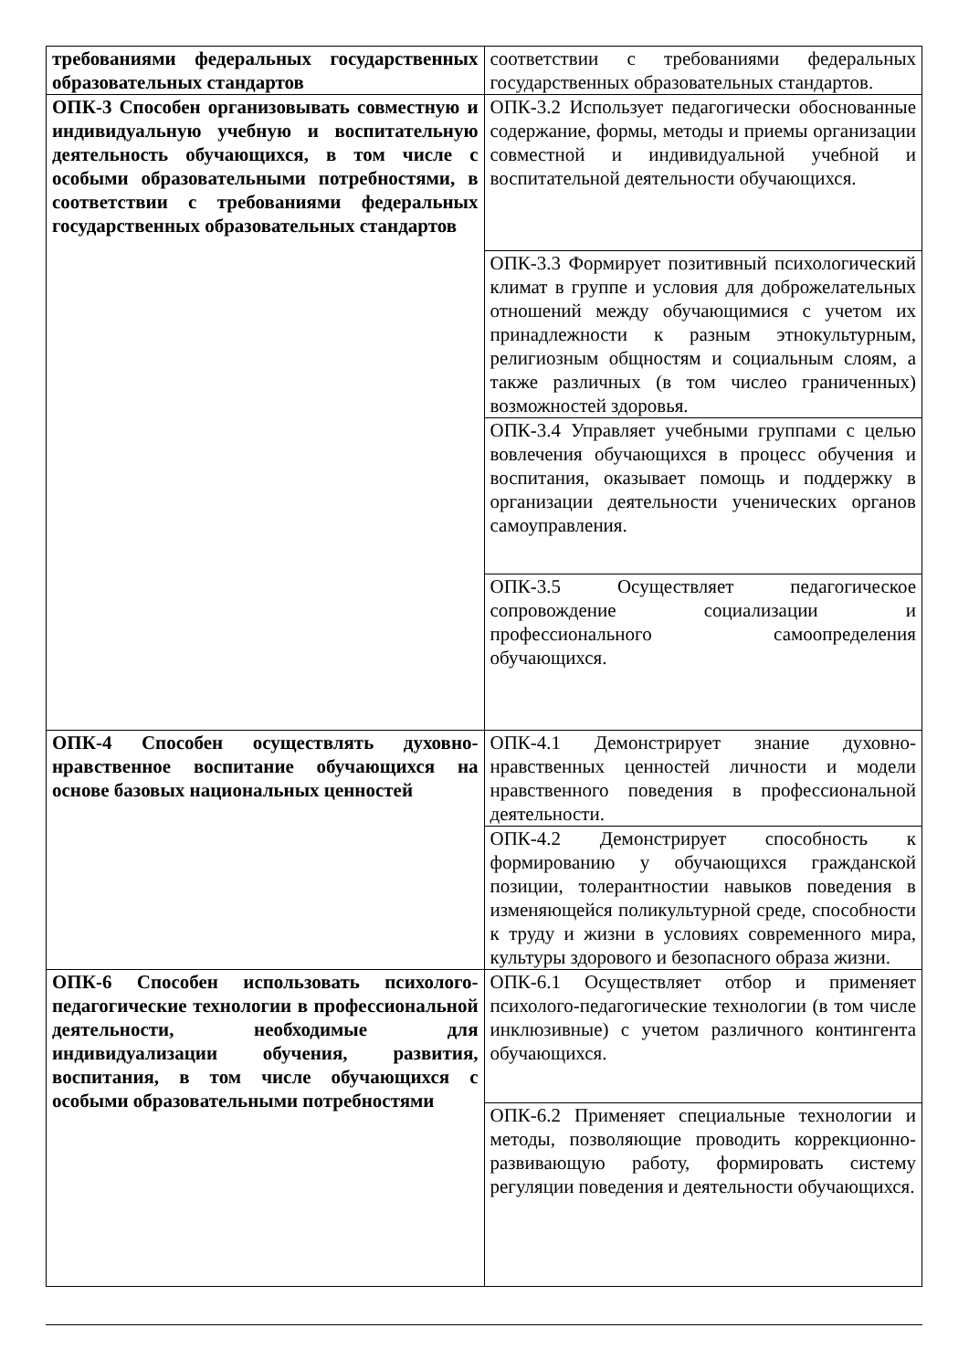| требованиями федеральных государственных образовательных стандартов | соответствии с требованиями федеральных государственных образовательных стандартов. |
| ОПК-3 Способен организовывать совместную и индивидуальную учебную и воспитательную деятельность обучающихся, в том числе с особыми образовательными потребностями, в соответствии с требованиями федеральных государственных образовательных стандартов | ОПК-3.2 Использует педагогически обоснованные содержание, формы, методы и приемы организации совместной и индивидуальной учебной и воспитательной деятельности обучающихся. |
| | ОПК-3.3 Формирует позитивный психологический климат в группе и условия для доброжелательных отношений между обучающимися с учетом их принадлежности к разным этнокультурным, религиозным общностям и социальным слоям, а также различных (в том числео граниченных) возможностей здоровья. |
| | ОПК-3.4 Управляет учебными группами с целью вовлечения обучающихся в процесс обучения и воспитания, оказывает помощь и поддержку в организации деятельности ученических органов самоуправления. |
| | ОПК-3.5 Осуществляет педагогическое сопровождение социализации и профессионального самоопределения обучающихся. |
| ОПК-4 Способен осуществлять духовно-нравственное воспитание обучающихся на основе базовых национальных ценностей | ОПК-4.1 Демонстрирует знание духовно-нравственных ценностей личности и модели нравственного поведения в профессиональной деятельности. |
| | ОПК-4.2 Демонстрирует способность к формированию у обучающихся гражданской позиции, толерантностии навыков поведения в изменяющейся поликультурной среде, способности к труду и жизни в условиях современного мира, культуры здорового и безопасного образа жизни. |
| ОПК-6 Способен использовать психолого-педагогические технологии в профессиональной деятельности, необходимые для индивидуализации обучения, развития, воспитания, в том числе обучающихся с особыми образовательными потребностями | ОПК-6.1 Осуществляет отбор и применяет психолого-педагогические технологии (в том числе инклюзивные) с учетом различного контингента обучающихся. |
| | ОПК-6.2 Применяет специальные технологии и методы, позволяющие проводить коррекционно-развивающую работу, формировать систему регуляции поведения и деятельности обучающихся. |